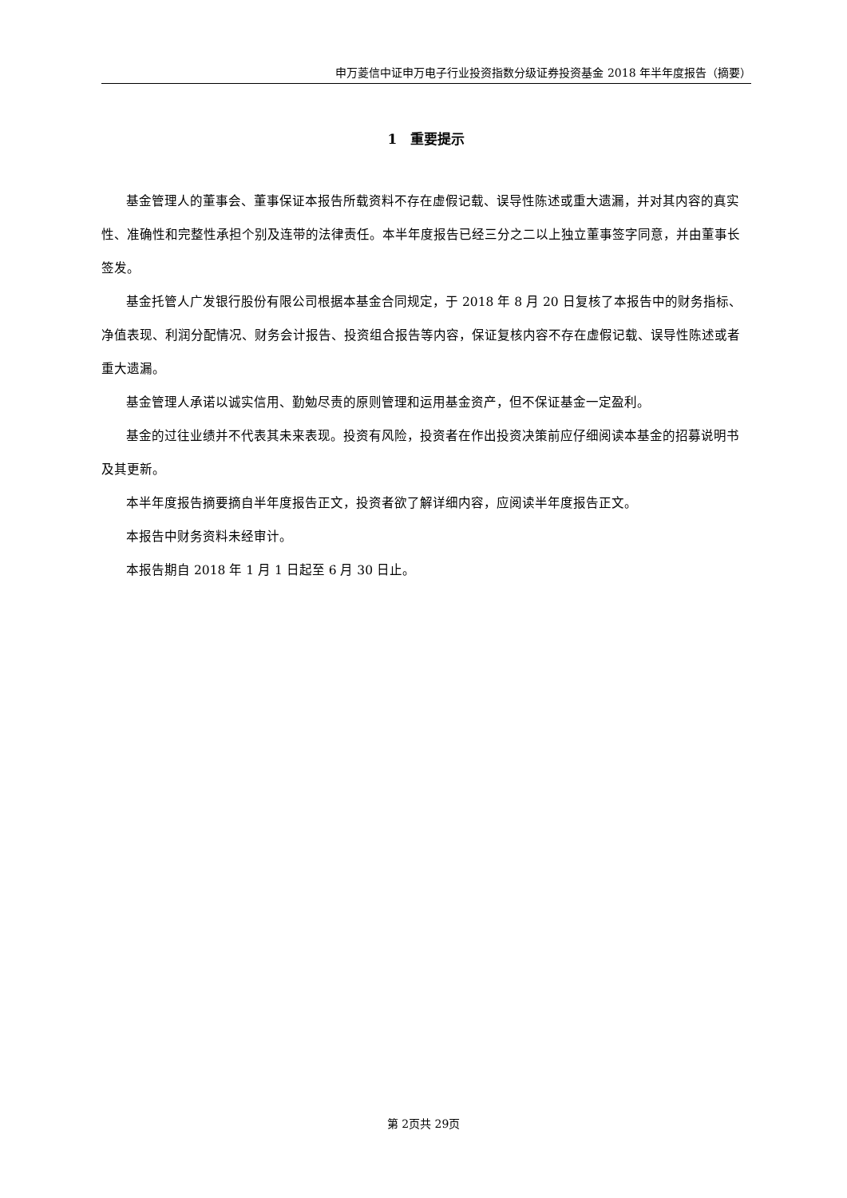申万菱信中证申万电子行业投资指数分级证券投资基金 2018 年半年度报告（摘要）
1　重要提示
基金管理人的董事会、董事保证本报告所载资料不存在虚假记载、误导性陈述或重大遗漏，并对其内容的真实性、准确性和完整性承担个别及连带的法律责任。本半年度报告已经三分之二以上独立董事签字同意，并由董事长签发。
基金托管人广发银行股份有限公司根据本基金合同规定，于 2018 年 8 月 20 日复核了本报告中的财务指标、净值表现、利润分配情况、财务会计报告、投资组合报告等内容，保证复核内容不存在虚假记载、误导性陈述或者重大遗漏。
基金管理人承诺以诚实信用、勤勉尽责的原则管理和运用基金资产，但不保证基金一定盈利。
基金的过往业绩并不代表其未来表现。投资有风险，投资者在作出投资决策前应仔细阅读本基金的招募说明书及其更新。
本半年度报告摘要摘自半年度报告正文，投资者欲了解详细内容，应阅读半年度报告正文。
本报告中财务资料未经审计。
本报告期自 2018 年 1 月 1 日起至 6 月 30 日止。
第 2页共 29页